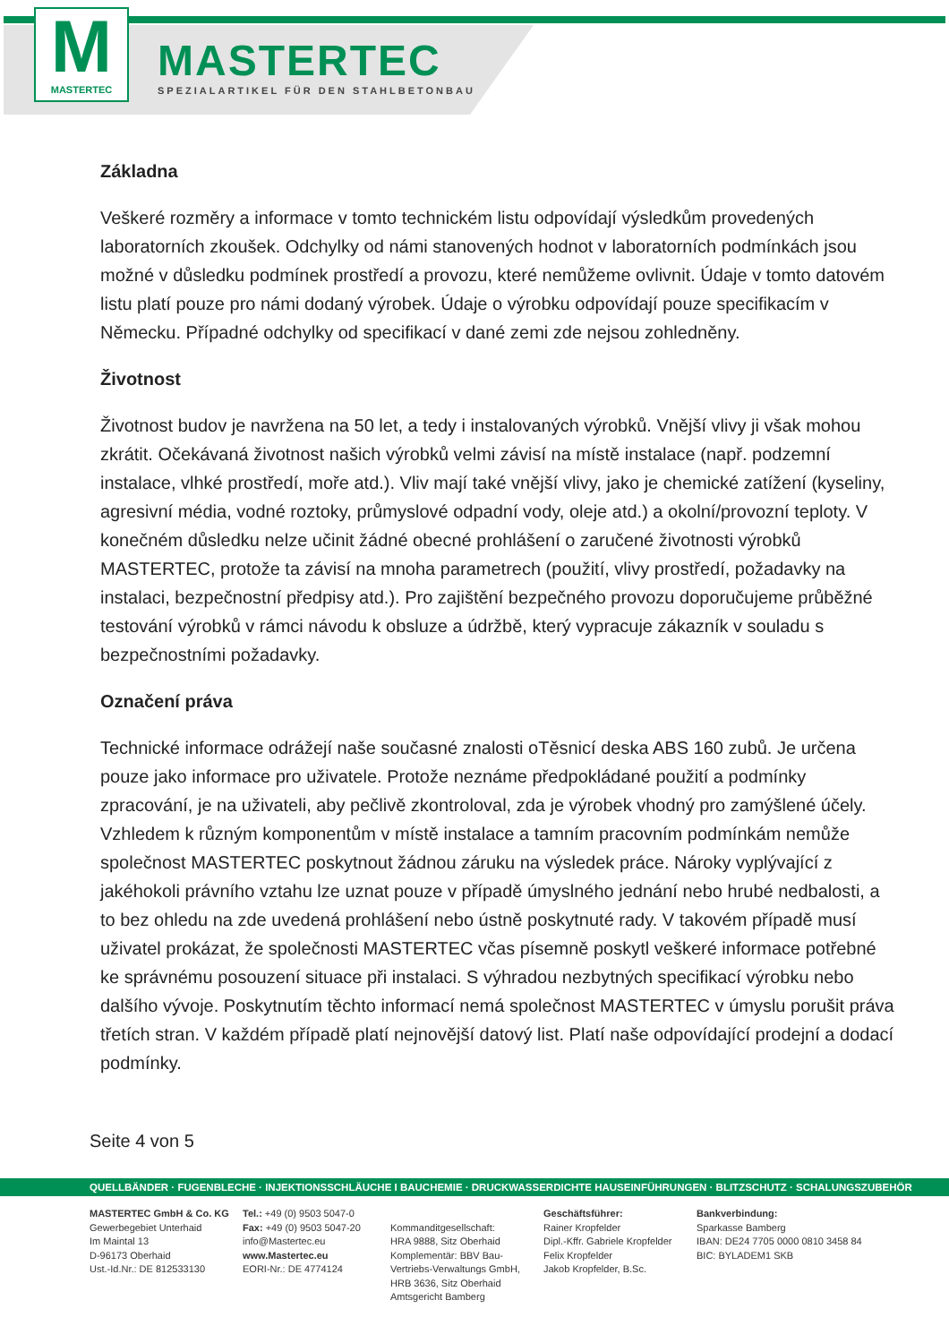M
MASTERTEC
MASTERTEC
SPEZIALARTIKEL FÜR DEN STAHLBETONBAU
Základna
Veškeré rozměry a informace v tomto technickém listu odpovídají výsledkům provedených laboratorních zkoušek. Odchylky od námi stanovených hodnot v laboratorních podmínkách jsou možné v důsledku podmínek prostředí a provozu, které nemůžeme ovlivnit. Údaje v tomto datovém listu platí pouze pro námi dodaný výrobek. Údaje o výrobku odpovídají pouze specifikacím v Německu. Případné odchylky od specifikací v dané zemi zde nejsou zohledněny.
Životnost
Životnost budov je navržena na 50 let, a tedy i instalovaných výrobků. Vnější vlivy ji však mohou zkrátit. Očekávaná životnost našich výrobků velmi závisí na místě instalace (např. podzemní instalace, vlhké prostředí, moře atd.). Vliv mají také vnější vlivy, jako je chemické zatížení (kyseliny, agresivní média, vodné roztoky, průmyslové odpadní vody, oleje atd.) a okolní/provozní teploty. V konečném důsledku nelze učinit žádné obecné prohlášení o zaručené životnosti výrobků MASTERTEC, protože ta závisí na mnoha parametrech (použití, vlivy prostředí, požadavky na instalaci, bezpečnostní předpisy atd.). Pro zajištění bezpečného provozu doporučujeme průběžné testování výrobků v rámci návodu k obsluze a údržbě, který vypracuje zákazník v souladu s bezpečnostními požadavky.
Označení práva
Technické informace odrážejí naše současné znalosti oTěsnicí deska ABS 160 zubů. Je určena pouze jako informace pro uživatele. Protože neznáme předpokládané použití a podmínky zpracování, je na uživateli, aby pečlivě zkontroloval, zda je výrobek vhodný pro zamýšlené účely. Vzhledem k různým komponentům v místě instalace a tamním pracovním podmínkám nemůže společnost MASTERTEC poskytnout žádnou záruku na výsledek práce. Nároky vyplývající z jakéhokoli právního vztahu lze uznat pouze v případě úmyslného jednání nebo hrubé nedbalosti, a to bez ohledu na zde uvedená prohlášení nebo ústně poskytnuté rady. V takovém případě musí uživatel prokázat, že společnosti MASTERTEC včas písemně poskytl veškeré informace potřebné ke správnému posouzení situace při instalaci. S výhradou nezbytných specifikací výrobku nebo dalšího vývoje. Poskytnutím těchto informací nemá společnost MASTERTEC v úmyslu porušit práva třetích stran. V každém případě platí nejnovější datový list. Platí naše odpovídající prodejní a dodací podmínky.
Seite 4 von 5
QUELLBÄNDER · FUGENBLECHE · INJEKTIONSSCHLÄUCHE I BAUCHEMIE · DRUCKWASSERDICHTE HAUSEINFÜHRUNGEN · BLITZSCHUTZ · SCHALUNGSZUBEHÖR
MASTERTEC GmbH & Co. KG
Gewerbegebiet Unterhaid
Im Maintal 13
D-96173 Oberhaid
Ust.-Id.Nr.: DE 812533130
Tel.: +49 (0) 9503 5047-0
Fax: +49 (0) 9503 5047-20
info@Mastertec.eu
www.Mastertec.eu
EORI-Nr.: DE 4774124
Kommanditgesellschaft:
HRA 9888, Sitz Oberhaid
Komplementär: BBV Bau-
Vertriebs-Verwaltungs GmbH,
HRB 3636, Sitz Oberhaid
Amtsgericht Bamberg
Geschäftsführer:
Rainer Kropfelder
Dipl.-Kffr. Gabriele Kropfelder
Felix Kropfelder
Jakob Kropfelder, B.Sc.
Bankverbindung:
Sparkasse Bamberg
IBAN: DE24 7705 0000 0810 3458 84
BIC: BYLADEM1 SKB